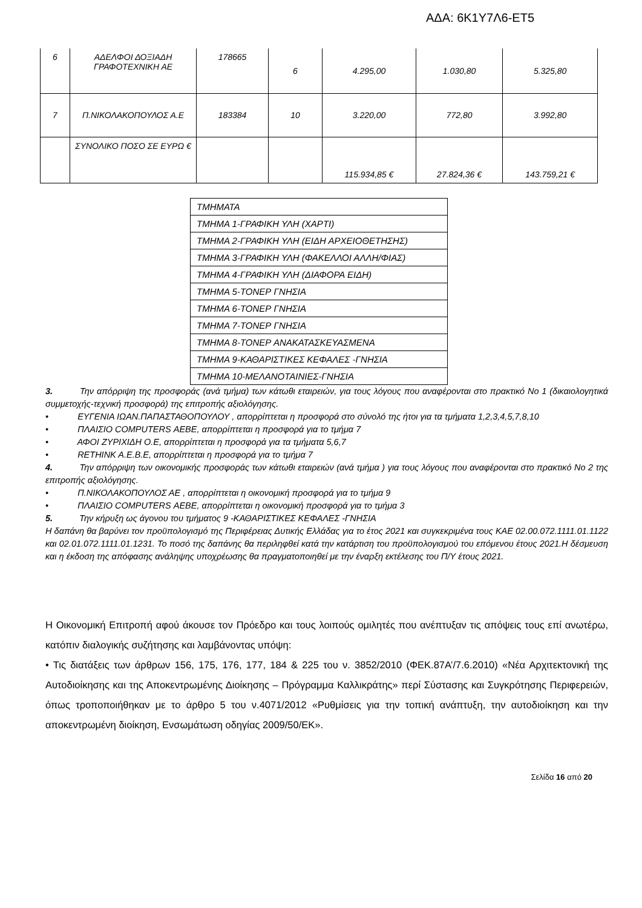ΑΔΑ: 6Κ1Υ7Λ6-ΕΤ5
| 6 | ΑΔΕΛΦΟΙ ΔΟΞΙΑΔΗ ΓΡΑΦΟΤΕΧΝΙΚΗ ΑΕ | 178665 | 6 | 4.295,00 | 1.030,80 | 5.325,80 |
| 7 | Π.ΝΙΚΟΛΑΚΟΠΟΥΛΟΣ Α.Ε | 183384 | 10 | 3.220,00 | 772,80 | 3.992,80 |
| | ΣΥΝΟΛΙΚΟ ΠΟΣΟ ΣΕ ΕΥΡΩ € | | | 115.934,85 € | 27.824,36 € | 143.759,21 € |
| ΤΜΗΜΑΤΑ |
| ΤΜΗΜΑ 1-ΓΡΑΦΙΚΗ ΥΛΗ (ΧΑΡΤΙ) |
| ΤΜΗΜΑ 2-ΓΡΑΦΙΚΗ ΥΛΗ (ΕΙΔΗ ΑΡΧΕΙΟΘΕΤΗΣΗΣ) |
| ΤΜΗΜΑ 3-ΓΡΑΦΙΚΗ ΥΛΗ (ΦΑΚΕΛΛΟΙ ΑΛΛΗ/ΦΙΑΣ) |
| ΤΜΗΜΑ 4-ΓΡΑΦΙΚΗ ΥΛΗ (ΔΙΑΦΟΡΑ ΕΙΔΗ) |
| ΤΜΗΜΑ 5-ΤΟΝΕΡ ΓΝΗΣΙΑ |
| ΤΜΗΜΑ 6-ΤΟΝΕΡ ΓΝΗΣΙΑ |
| ΤΜΗΜΑ 7-ΤΟΝΕΡ ΓΝΗΣΙΑ |
| ΤΜΗΜΑ 8-ΤΟΝΕΡ ΑΝΑΚΑΤΑΣΚΕΥΑΣΜΕΝΑ |
| ΤΜΗΜΑ 9-ΚΑΘΑΡΙΣΤΙΚΕΣ ΚΕΦΑΛΕΣ -ΓΝΗΣΙΑ |
| ΤΜΗΜΑ 10-ΜΕΛΑΝΟΤΑΙΝΙΕΣ-ΓΝΗΣΙΑ |
3. Την απόρριψη της προσφοράς (ανά τμήμα) των κάτωθι εταιρειών, για τους λόγους που αναφέρονται στο πρακτικό Νο 1 (δικαιολογητικά συμμετοχής-τεχνική προσφορά) της επιτροπής αξιολόγησης.
• ΕΥΓΕΝΙΑ ΙΩΑΝ.ΠΑΠΑΣΤΑΘΟΠΟΥΛΟΥ , απορρίπτεται η προσφορά στο σύνολό της ήτοι για τα τμήματα 1,2,3,4,5,7,8,10
• ΠΛΑΙΣΙΟ COMPUTERS ΑΕΒΕ, απορρίπτεται η προσφορά για το τμήμα 7
• ΑΦΟΙ ΖΥΡΙΧΙΔΗ Ο.Ε, απορρίπτεται η προσφορά για τα τμήματα 5,6,7
• RETHINK A.E.B.E, απορρίπτεται η προσφορά για το τμήμα 7
4. Την απόρριψη των οικονομικής προσφοράς των κάτωθι εταιρειών (ανά τμήμα ) για τους λόγους που αναφέρονται στο πρακτικό Νο 2 της επιτροπής αξιολόγησης.
• Π.ΝΙΚΟΛΑΚΟΠΟΥΛΟΣ ΑΕ , απορρίπτεται η οικονομική προσφορά για το τμήμα 9
• ΠΛΑΙΣΙΟ COMPUTERS ΑΕΒΕ, απορρίπτεται η οικονομική προσφορά για το τμήμα 3
5. Την κήρυξη ως άγονου του τμήματος 9 -ΚΑΘΑΡΙΣΤΙΚΕΣ ΚΕΦΑΛΕΣ -ΓΝΗΣΙΑ
Η δαπάνη θα βαρύνει τον προϋπολογισμό της Περιφέρειας Δυτικής Ελλάδας για το έτος 2021 και συγκεκριμένα τους ΚΑΕ 02.00.072.1111.01.1122 και 02.01.072.1111.01.1231. Το ποσό της δαπάνης θα περιληφθεί κατά την κατάρτιση του προϋπολογισμού του επόμενου έτους 2021.Η δέσμευση και η έκδοση της απόφασης ανάληψης υποχρέωσης θα πραγματοποιηθεί με την έναρξη εκτέλεσης του Π/Υ έτους 2021.
Η Οικονομική Επιτροπή αφού άκουσε τον Πρόεδρο και τους λοιπούς ομιλητές που ανέπτυξαν τις απόψεις τους επί ανωτέρω, κατόπιν διαλογικής συζήτησης και λαμβάνοντας υπόψη:
• Τις διατάξεις των άρθρων 156, 175, 176, 177, 184 & 225 του ν. 3852/2010 (ΦΕΚ.87Α’/7.6.2010) «Νέα Αρχιτεκτονική της Αυτοδιοίκησης και της Αποκεντρωμένης Διοίκησης – Πρόγραμμα Καλλικράτης» περί Σύστασης και Συγκρότησης Περιφερειών, όπως τροποποιήθηκαν με το άρθρο 5 του ν.4071/2012 «Ρυθμίσεις για την τοπική ανάπτυξη, την αυτοδιοίκηση και την αποκεντρωμένη διοίκηση, Ενσωμάτωση οδηγίας 2009/50/ΕΚ».
Σελίδα 16 από 20